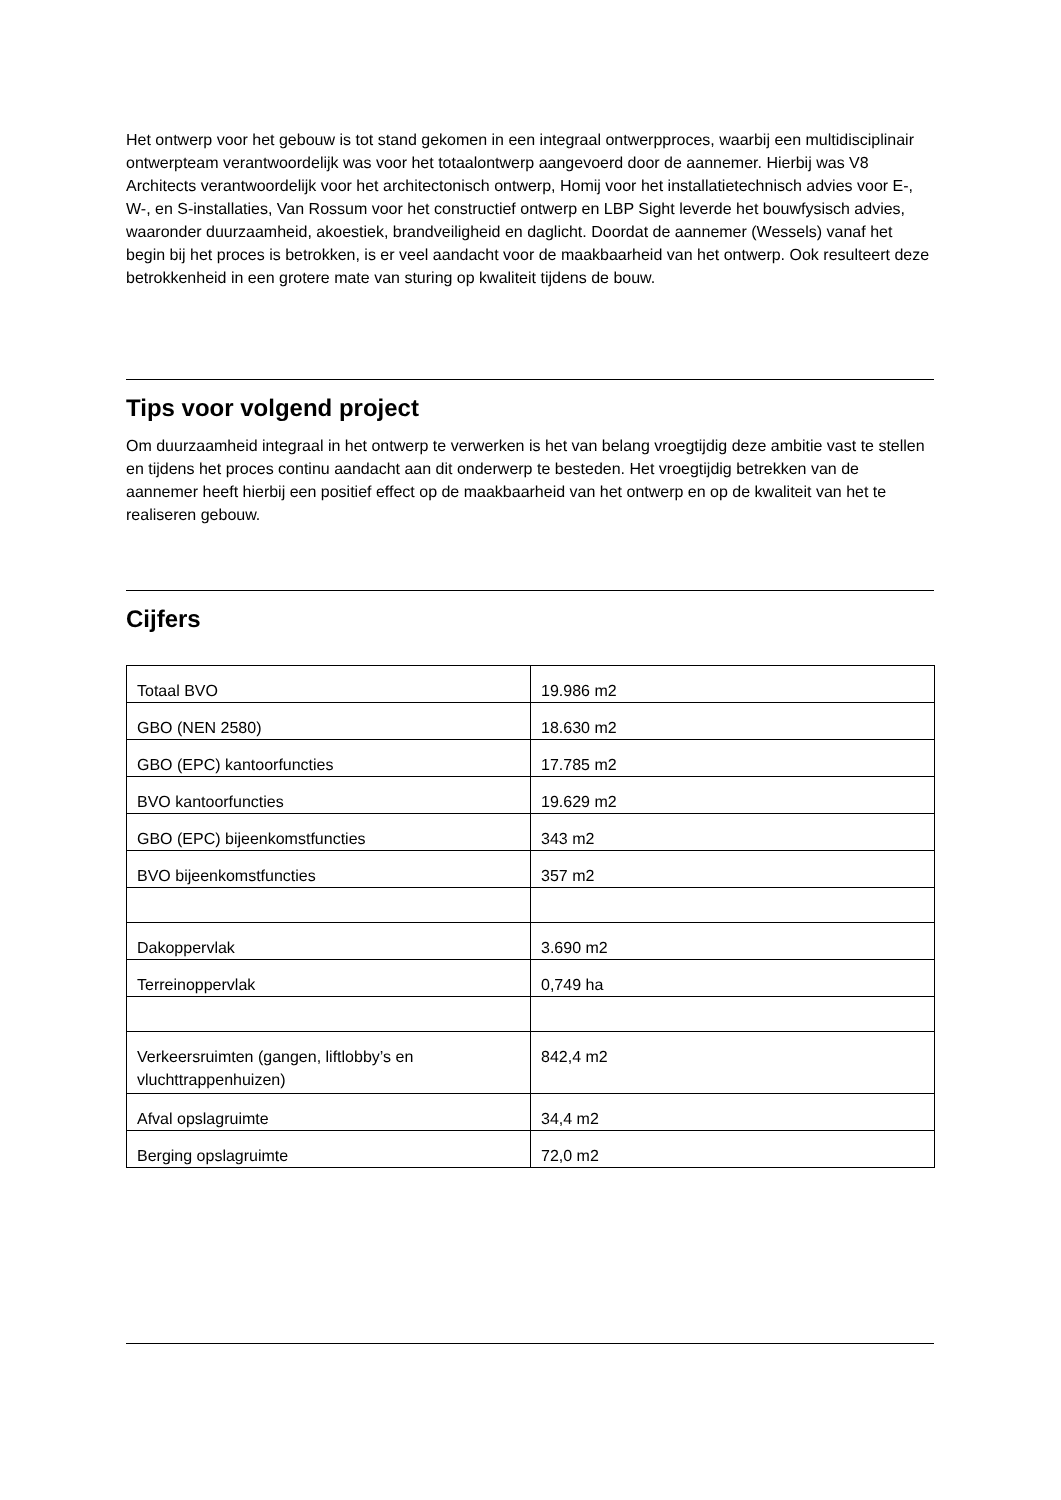Het ontwerp voor het gebouw is tot stand gekomen in een integraal ontwerpproces, waarbij een multidisciplinair ontwerpteam verantwoordelijk was voor het totaalontwerp aangevoerd door de aannemer. Hierbij was V8 Architects verantwoordelijk voor het architectonisch ontwerp, Homij voor het installatietechnisch advies voor E-, W-, en S-installaties, Van Rossum voor het constructief ontwerp en LBP Sight leverde het bouwfysisch advies, waaronder duurzaamheid, akoestiek, brandveiligheid en daglicht. Doordat de aannemer (Wessels) vanaf het begin bij het proces is betrokken, is er veel aandacht voor de maakbaarheid van het ontwerp. Ook resulteert deze betrokkenheid in een grotere mate van sturing op kwaliteit tijdens de bouw.
Tips voor volgend project
Om duurzaamheid integraal in het ontwerp te verwerken is het van belang vroegtijdig deze ambitie vast te stellen en tijdens het proces continu aandacht aan dit onderwerp te besteden. Het vroegtijdig betrekken van de aannemer heeft hierbij een positief effect op de maakbaarheid van het ontwerp en op de kwaliteit van het te realiseren gebouw.
Cijfers
| Totaal BVO | 19.986 m2 |
| GBO (NEN 2580) | 18.630 m2 |
| GBO (EPC) kantoorfuncties | 17.785 m2 |
| BVO kantoorfuncties | 19.629 m2 |
| GBO (EPC) bijeenkomstfuncties | 343 m2 |
| BVO bijeenkomstfuncties | 357 m2 |
| Dakoppervlak | 3.690 m2 |
| Terreinoppervlak | 0,749 ha |
| Verkeersruimten (gangen, liftlobby’s en vluchttrappenhuizen) | 842,4 m2 |
| Afval opslagruimte | 34,4 m2 |
| Berging opslagruimte | 72,0 m2 |